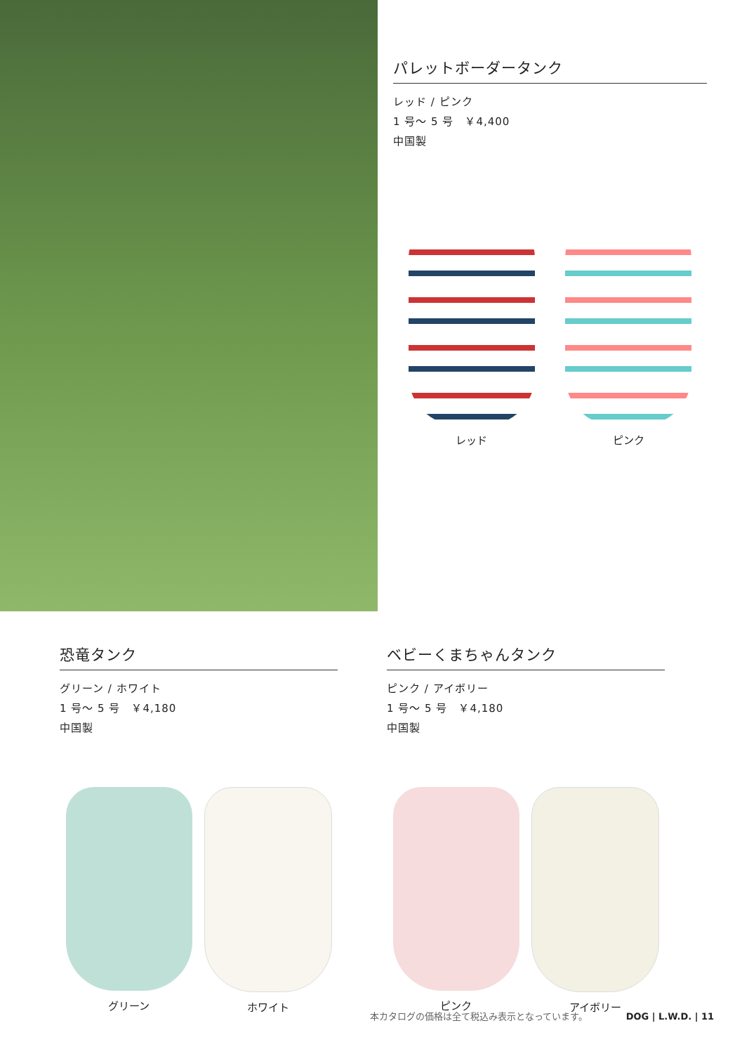パレットボーダータンク
レッド / ピンク
1 号～ 5 号　￥4,400
中国製
レッド ピンク
恐竜タンク
グリーン / ホワイト
1 号～ 5 号　￥4,180
中国製
グリーン ホワイト
ベビーくまちゃんタンク
ピンク / アイボリー
1 号～ 5 号　￥4,180
中国製
ピンク アイボリー
本カタログの価格は全て税込み表示となっています。 DOG | L.W.D. | 11